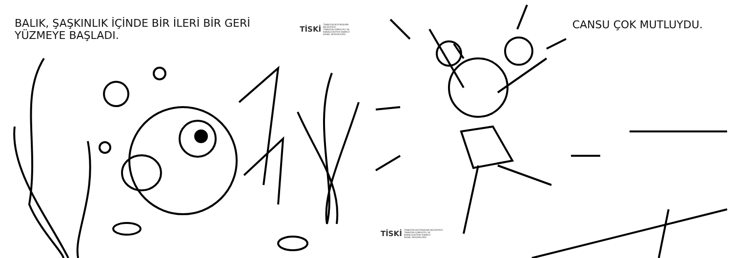BALIK, ŞAŞKINLIK İÇİNDE BİR İLERİ BİR GERİ YÜZMEYE BAŞLADI.
TİSKİ
TRABZON BÜYÜKŞEHİR BELEDİYESİ
TRABZON İÇMESUYU VE
KANALİZASYON İDARESİ
GENEL MÜDÜRLÜĞÜ
CANSU ÇOK MUTLUYDU.
TİSKİ
TRABZON BÜYÜKŞEHİR BELEDİYESİ
TRABZON İÇMESUYU VE
KANALİZASYON İDARESİ
GENEL MÜDÜRLÜĞÜ